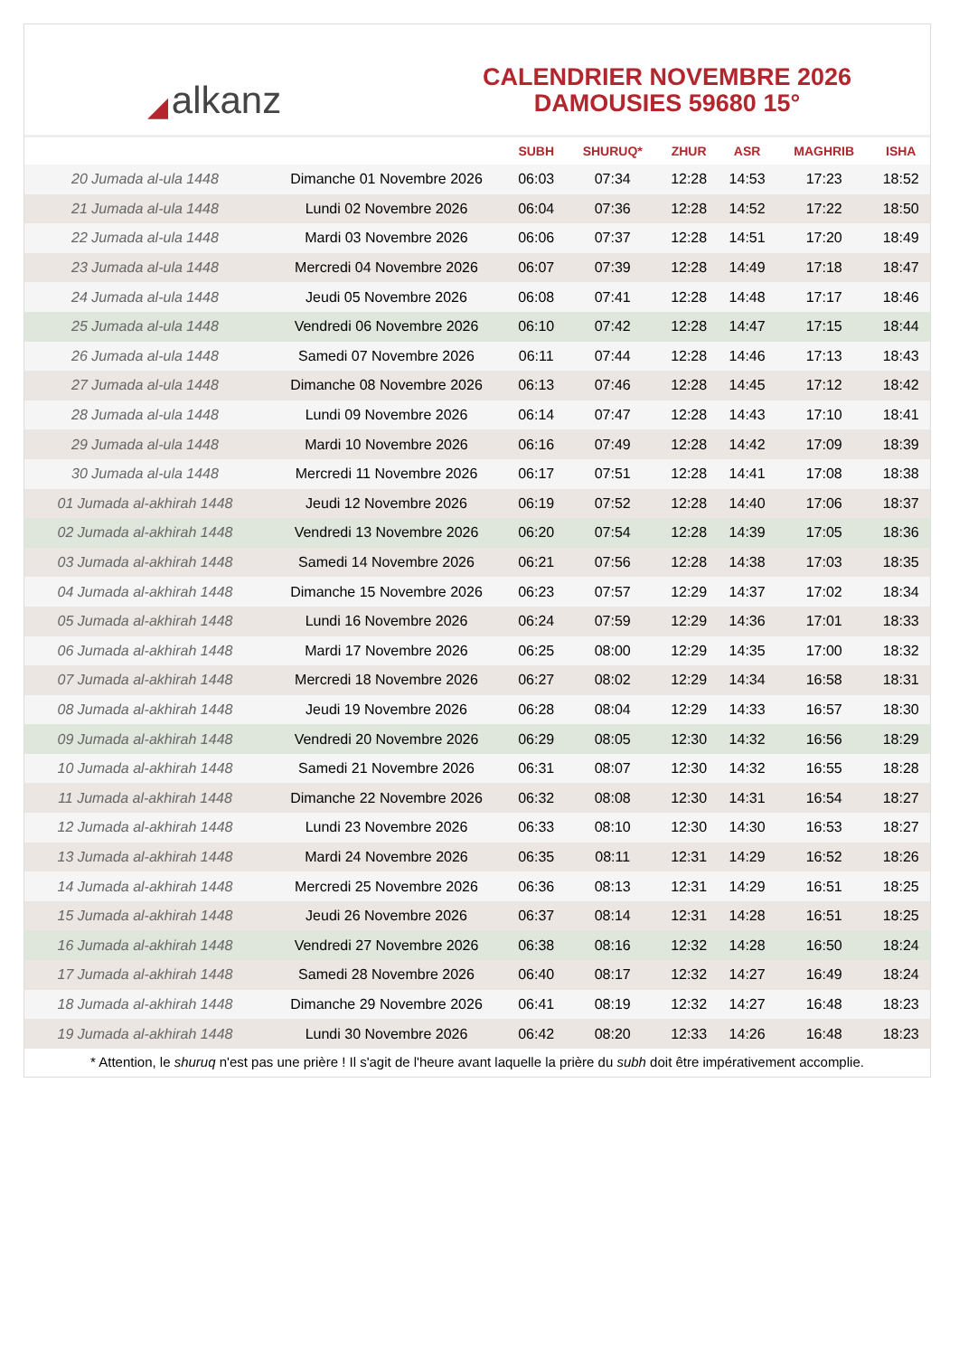◢ alkanz
CALENDRIER NOVEMBRE 2026
DAMOUSIES 59680 15°
| | | SUBH | SHURUQ* | ZHUR | ASR | MAGHRIB | ISHA |
| --- | --- | --- | --- | --- | --- | --- | --- |
| 20 Jumada al-ula 1448 | Dimanche 01 Novembre 2026 | 06:03 | 07:34 | 12:28 | 14:53 | 17:23 | 18:52 |
| 21 Jumada al-ula 1448 | Lundi 02 Novembre 2026 | 06:04 | 07:36 | 12:28 | 14:52 | 17:22 | 18:50 |
| 22 Jumada al-ula 1448 | Mardi 03 Novembre 2026 | 06:06 | 07:37 | 12:28 | 14:51 | 17:20 | 18:49 |
| 23 Jumada al-ula 1448 | Mercredi 04 Novembre 2026 | 06:07 | 07:39 | 12:28 | 14:49 | 17:18 | 18:47 |
| 24 Jumada al-ula 1448 | Jeudi 05 Novembre 2026 | 06:08 | 07:41 | 12:28 | 14:48 | 17:17 | 18:46 |
| 25 Jumada al-ula 1448 | Vendredi 06 Novembre 2026 | 06:10 | 07:42 | 12:28 | 14:47 | 17:15 | 18:44 |
| 26 Jumada al-ula 1448 | Samedi 07 Novembre 2026 | 06:11 | 07:44 | 12:28 | 14:46 | 17:13 | 18:43 |
| 27 Jumada al-ula 1448 | Dimanche 08 Novembre 2026 | 06:13 | 07:46 | 12:28 | 14:45 | 17:12 | 18:42 |
| 28 Jumada al-ula 1448 | Lundi 09 Novembre 2026 | 06:14 | 07:47 | 12:28 | 14:43 | 17:10 | 18:41 |
| 29 Jumada al-ula 1448 | Mardi 10 Novembre 2026 | 06:16 | 07:49 | 12:28 | 14:42 | 17:09 | 18:39 |
| 30 Jumada al-ula 1448 | Mercredi 11 Novembre 2026 | 06:17 | 07:51 | 12:28 | 14:41 | 17:08 | 18:38 |
| 01 Jumada al-akhirah 1448 | Jeudi 12 Novembre 2026 | 06:19 | 07:52 | 12:28 | 14:40 | 17:06 | 18:37 |
| 02 Jumada al-akhirah 1448 | Vendredi 13 Novembre 2026 | 06:20 | 07:54 | 12:28 | 14:39 | 17:05 | 18:36 |
| 03 Jumada al-akhirah 1448 | Samedi 14 Novembre 2026 | 06:21 | 07:56 | 12:28 | 14:38 | 17:03 | 18:35 |
| 04 Jumada al-akhirah 1448 | Dimanche 15 Novembre 2026 | 06:23 | 07:57 | 12:29 | 14:37 | 17:02 | 18:34 |
| 05 Jumada al-akhirah 1448 | Lundi 16 Novembre 2026 | 06:24 | 07:59 | 12:29 | 14:36 | 17:01 | 18:33 |
| 06 Jumada al-akhirah 1448 | Mardi 17 Novembre 2026 | 06:25 | 08:00 | 12:29 | 14:35 | 17:00 | 18:32 |
| 07 Jumada al-akhirah 1448 | Mercredi 18 Novembre 2026 | 06:27 | 08:02 | 12:29 | 14:34 | 16:58 | 18:31 |
| 08 Jumada al-akhirah 1448 | Jeudi 19 Novembre 2026 | 06:28 | 08:04 | 12:29 | 14:33 | 16:57 | 18:30 |
| 09 Jumada al-akhirah 1448 | Vendredi 20 Novembre 2026 | 06:29 | 08:05 | 12:30 | 14:32 | 16:56 | 18:29 |
| 10 Jumada al-akhirah 1448 | Samedi 21 Novembre 2026 | 06:31 | 08:07 | 12:30 | 14:32 | 16:55 | 18:28 |
| 11 Jumada al-akhirah 1448 | Dimanche 22 Novembre 2026 | 06:32 | 08:08 | 12:30 | 14:31 | 16:54 | 18:27 |
| 12 Jumada al-akhirah 1448 | Lundi 23 Novembre 2026 | 06:33 | 08:10 | 12:30 | 14:30 | 16:53 | 18:27 |
| 13 Jumada al-akhirah 1448 | Mardi 24 Novembre 2026 | 06:35 | 08:11 | 12:31 | 14:29 | 16:52 | 18:26 |
| 14 Jumada al-akhirah 1448 | Mercredi 25 Novembre 2026 | 06:36 | 08:13 | 12:31 | 14:29 | 16:51 | 18:25 |
| 15 Jumada al-akhirah 1448 | Jeudi 26 Novembre 2026 | 06:37 | 08:14 | 12:31 | 14:28 | 16:51 | 18:25 |
| 16 Jumada al-akhirah 1448 | Vendredi 27 Novembre 2026 | 06:38 | 08:16 | 12:32 | 14:28 | 16:50 | 18:24 |
| 17 Jumada al-akhirah 1448 | Samedi 28 Novembre 2026 | 06:40 | 08:17 | 12:32 | 14:27 | 16:49 | 18:24 |
| 18 Jumada al-akhirah 1448 | Dimanche 29 Novembre 2026 | 06:41 | 08:19 | 12:32 | 14:27 | 16:48 | 18:23 |
| 19 Jumada al-akhirah 1448 | Lundi 30 Novembre 2026 | 06:42 | 08:20 | 12:33 | 14:26 | 16:48 | 18:23 |
* Attention, le shuruq n'est pas une prière ! Il s'agit de l'heure avant laquelle la prière du subh doit être impérativement accomplie.